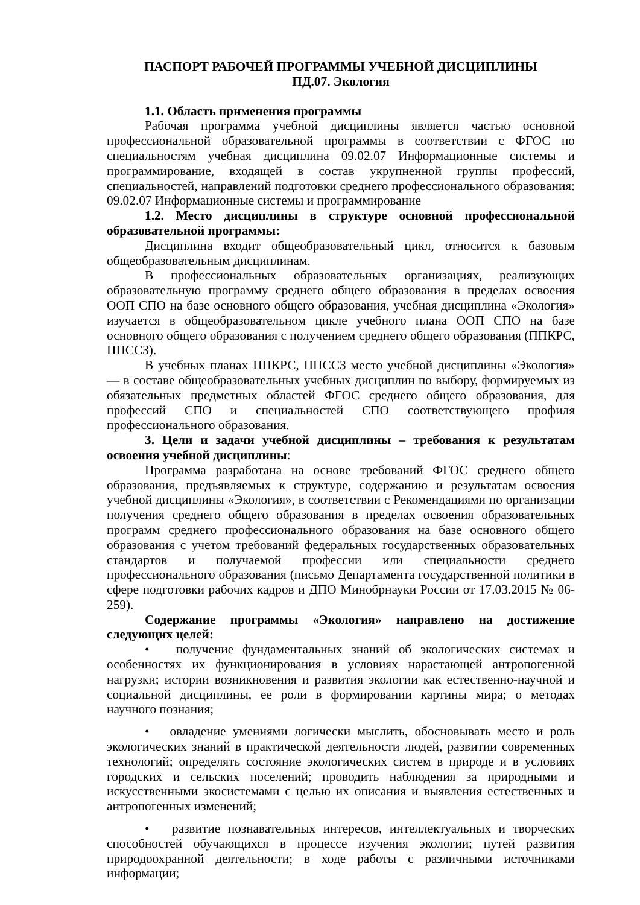ПАСПОРТ РАБОЧЕЙ ПРОГРАММЫ УЧЕБНОЙ ДИСЦИПЛИНЫ
ПД.07. Экология
1.1. Область применения программы
Рабочая программа учебной дисциплины является частью основной профессиональной образовательной программы в соответствии с ФГОС по специальностям учебная дисциплина 09.02.07 Информационные системы и программирование, входящей в состав укрупненной группы профессий, специальностей, направлений подготовки среднего профессионального образования: 09.02.07 Информационные системы и программирование
1.2. Место дисциплины в структуре основной профессиональной образовательной программы:
Дисциплина входит общеобразовательный цикл, относится к базовым общеобразовательным дисциплинам.
В профессиональных образовательных организациях, реализующих образовательную программу среднего общего образования в пределах освоения ООП СПО на базе основного общего образования, учебная дисциплина «Экология» изучается в общеобразовательном цикле учебного плана ООП СПО на базе основного общего образования с получением среднего общего образования (ППКРС, ППССЗ).
В учебных планах ППКРС, ППССЗ место учебной дисциплины «Экология» — в составе общеобразовательных учебных дисциплин по выбору, формируемых из обязательных предметных областей ФГОС среднего общего образования, для профессий СПО и специальностей СПО соответствующего профиля профессионального образования.
3. Цели и задачи учебной дисциплины – требования к результатам освоения учебной дисциплины:
Программа разработана на основе требований ФГОС среднего общего образования, предъявляемых к структуре, содержанию и результатам освоения учебной дисциплины «Экология», в соответствии с Рекомендациями по организации получения среднего общего образования в пределах освоения образовательных программ среднего профессионального образования на базе основного общего образования с учетом требований федеральных государственных образовательных стандартов и получаемой профессии или специальности среднего профессионального образования (письмо Департамента государственной политики в сфере подготовки рабочих кадров и ДПО Минобрнауки России от 17.03.2015 № 06-259).
Содержание программы «Экология» направлено на достижение следующих целей:
• получение фундаментальных знаний об экологических системах и особенностях их функционирования в условиях нарастающей антропогенной нагрузки; истории возникновения и развития экологии как естественно-научной и социальной дисциплины, ее роли в формировании картины мира; о методах научного познания;
• овладение умениями логически мыслить, обосновывать место и роль экологических знаний в практической деятельности людей, развитии современных технологий; определять состояние экологических систем в природе и в условиях городских и сельских поселений; проводить наблюдения за природными и искусственными экосистемами с целью их описания и выявления естественных и антропогенных изменений;
• развитие познавательных интересов, интеллектуальных и творческих способностей обучающихся в процессе изучения экологии; путей развития природоохранной деятельности; в ходе работы с различными источниками информации;